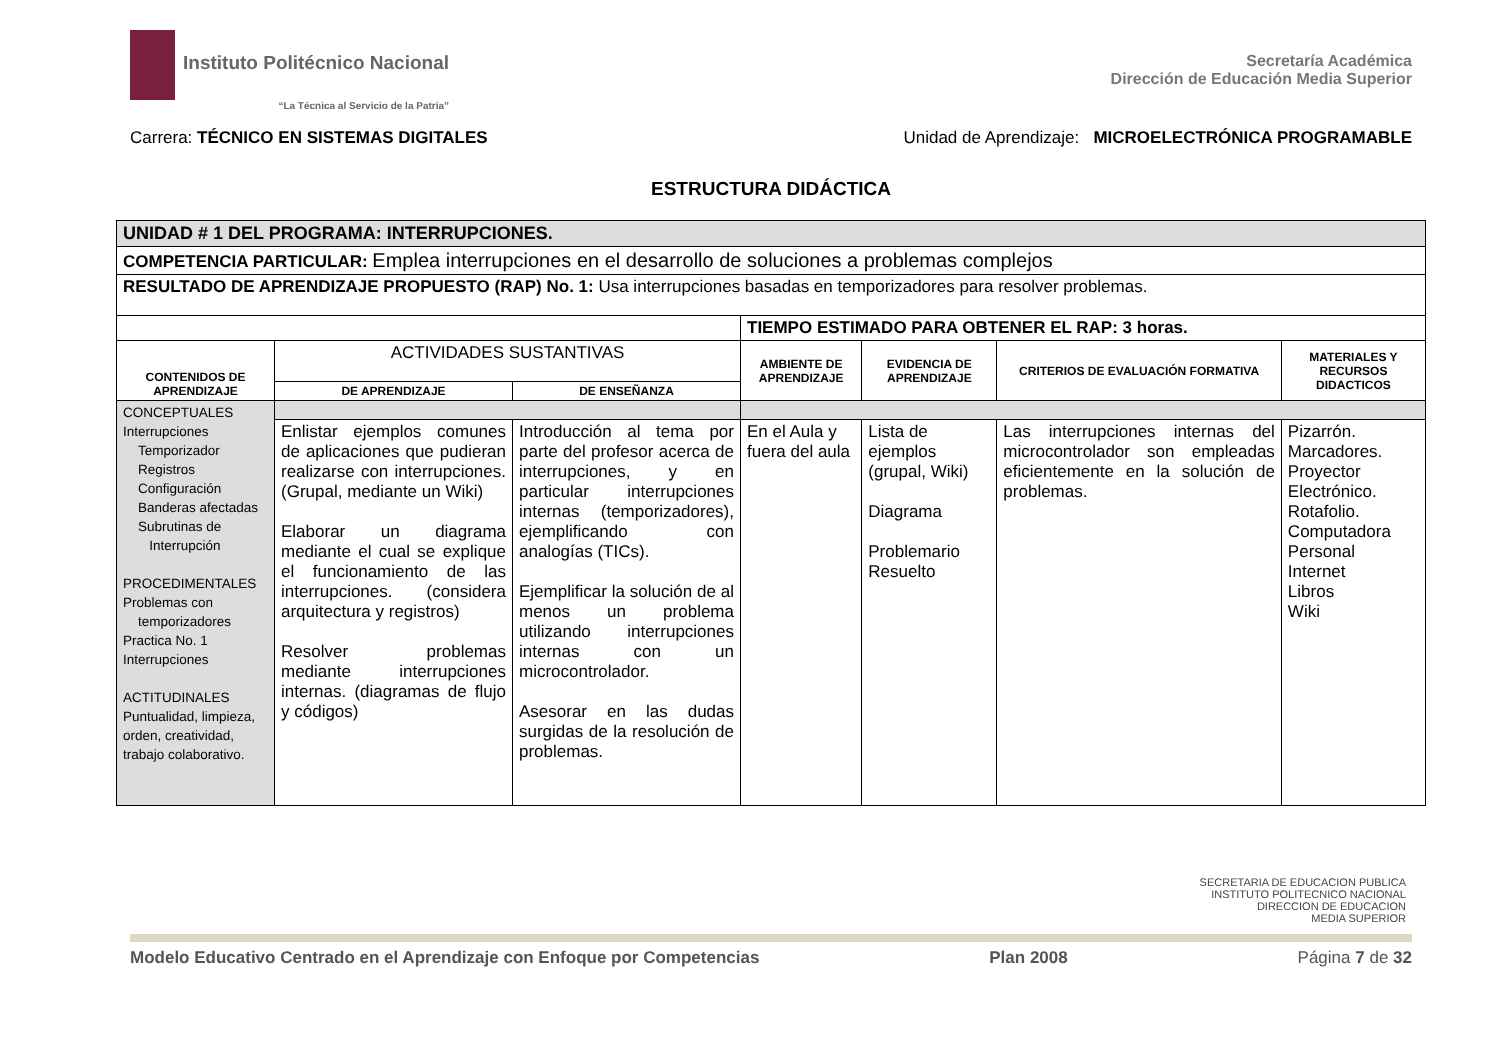Instituto Politécnico Nacional
“La Técnica al Servicio de la Patria”
Secretaría Académica
Dirección de Educación Media Superior
Carrera: TÉCNICO EN SISTEMAS DIGITALES Unidad de Aprendizaje: MICROELECTRÓNICA PROGRAMABLE
ESTRUCTURA DIDÁCTICA
| UNIDAD # 1 DEL PROGRAMA: INTERRUPCIONES. | | | | | | |
| COMPETENCIA PARTICULAR: Emplea interrupciones en el desarrollo de soluciones a problemas complejos | | | | | | |
| RESULTADO DE APRENDIZAJE PROPUESTO (RAP) No. 1: Usa interrupciones basadas en temporizadores para resolver problemas. | | | | | | |
| | | | TIEMPO ESTIMADO PARA OBTENER EL RAP: 3 horas. | | | |
| CONTENIDOS DE APRENDIZAJE | ACTIVIDADES SUSTANTIVAS | | AMBIENTE DE APRENDIZAJE | EVIDENCIA DE APRENDIZAJE | CRITERIOS DE EVALUACIÓN FORMATIVA | MATERIALES Y RECURSOS DIDACTICOS |
| | DE APRENDIZAJE | DE ENSEÑANZA | | | | |
| CONCEPTUALES Interrupciones Temporizador Registros Configuración Banderas afectadas Subrutinas de Interrupción PROCEDIMENTALES Problemas con temporizadores Practica No. 1 Interrupciones ACTITUDINALES Puntualidad, limpieza, orden, creatividad, trabajo colaborativo. | | | | | | |
| | Enlistar ejemplos comunes de aplicaciones que pudieran realizarse con interrupciones. (Grupal, mediante un Wiki) Elaborar un diagrama mediante el cual se explique el funcionamiento de las interrupciones. (considera arquitectura y registros) Resolver problemas mediante interrupciones internas. (diagramas de flujo y códigos) | Introducción al tema por parte del profesor acerca de interrupciones, y en particular interrupciones internas (temporizadores), ejemplificando con analogías (TICs). Ejemplificar la solución de al menos un problema utilizando interrupciones internas con un microcontrolador. Asesorar en las dudas surgidas de la resolución de problemas. | En el Aula y fuera del aula | Lista de ejemplos (grupal, Wiki) Diagrama Problemario Resuelto | Las interrupciones internas del microcontrolador son empleadas eficientemente en la solución de problemas. | Pizarrón. Marcadores. Proyector Electrónico. Rotafolio. Computadora Personal Internet Libros Wiki |
SECRETARIA DE EDUCACION PUBLICA
INSTITUTO POLITECNICO NACIONAL
DIRECCION DE EDUCACION
MEDIA SUPERIOR
Modelo Educativo Centrado en el Aprendizaje con Enfoque por Competencias Plan 2008 Página 7 de 32